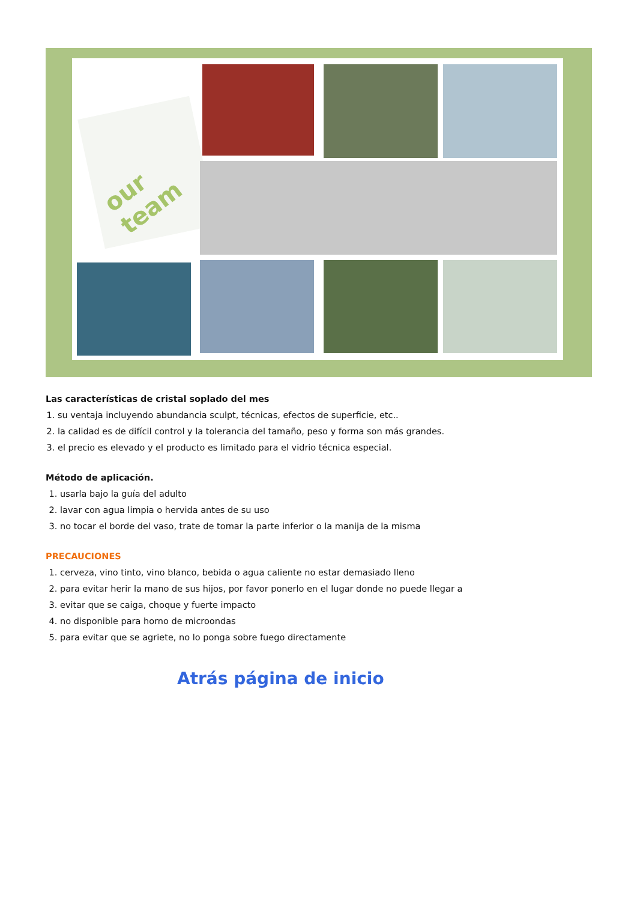our team
Las características de cristal soplado del mes
1. su ventaja incluyendo abundancia sculpt, técnicas, efectos de superficie, etc..
2. la calidad es de difícil control y la tolerancia del tamaño, peso y forma son más grandes.
3. el precio es elevado y el producto es limitado para el vidrio técnica especial.
Método de aplicación.
1. usarla bajo la guía del adulto
2. lavar con agua limpia o hervida antes de su uso
3. no tocar el borde del vaso, trate de tomar la parte inferior o la manija de la misma
PRECAUCIONES
1. cerveza, vino tinto, vino blanco, bebida o agua caliente no estar demasiado lleno
2. para evitar herir la mano de sus hijos, por favor ponerlo en el lugar donde no puede llegar a
3. evitar que se caiga, choque y fuerte impacto
4. no disponible para horno de microondas
5. para evitar que se agriete, no lo ponga sobre fuego directamente
Atrás página de inicio